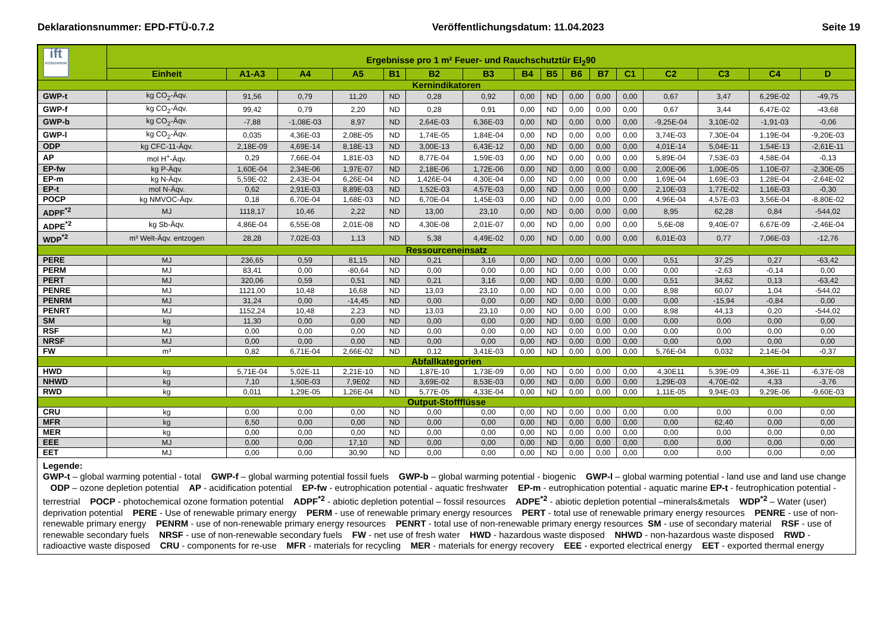Deklarationsnummer: EPD-FTÜ-0.7.2 Veröffentlichungsdatum: 11.04.2023 Seite 19
| ift ROSENHEIM | Ergebnisse pro 1 m² Feuer- und Rauchschutztür EI<sub>2</sub>90 | | | | | | | | | | | | | | | |
| | Einheit | A1-A3 | A4 | A5 | B1 | B2 | B3 | B4 | B5 | B6 | B7 | C1 | C2 | C3 | C4 | D |
| Kernindikatoren | | | | | | | | | | | | | | | | |
| GWP-t | kg CO<sub>2</sub>-Äqv. | 91,56 | 0,79 | 11,20 | ND | 0,28 | 0,92 | 0,00 | ND | 0,00 | 0,00 | 0,00 | 0,67 | 3,47 | 6,29E-02 | -49,75 |
| GWP-f | kg CO<sub>2</sub>-Äqv. | 99,42 | 0,79 | 2,20 | ND | 0,28 | 0,91 | 0,00 | ND | 0,00 | 0,00 | 0,00 | 0,67 | 3,44 | 6,47E-02 | -43,68 |
| GWP-b | kg CO<sub>2</sub>-Äqv. | -7,88 | -1,08E-03 | 8,97 | ND | 2,64E-03 | 6,36E-03 | 0,00 | ND | 0,00 | 0,00 | 0,00 | -9,25E-04 | 3,10E-02 | -1,91-03 | -0,06 |
| GWP-l | kg CO<sub>2</sub>-Äqv. | 0,035 | 4,36E-03 | 2,08E-05 | ND | 1,74E-05 | 1,84E-04 | 0,00 | ND | 0,00 | 0,00 | 0,00 | 3,74E-03 | 7,30E-04 | 1,19E-04 | -9,20E-03 |
| ODP | kg CFC-11-Äqv. | 2,18E-09 | 4,69E-14 | 8,18E-13 | ND | 3,00E-13 | 6,43E-12 | 0,00 | ND | 0,00 | 0,00 | 0,00 | 4,01E-14 | 5,04E-11 | 1,54E-13 | -2,61E-11 |
| AP | mol H<sup>+</sup>-Äqv. | 0,29 | 7,66E-04 | 1,81E-03 | ND | 8,77E-04 | 1,59E-03 | 0,00 | ND | 0,00 | 0,00 | 0,00 | 5,89E-04 | 7,53E-03 | 4,58E-04 | -0,13 |
| EP-fw | kg P-Äqv. | 1,60E-04 | 2,34E-06 | 1,97E-07 | ND | 2,18E-06 | 1,72E-06 | 0,00 | ND | 0,00 | 0,00 | 0,00 | 2,00E-06 | 1,00E-05 | 1,10E-07 | -2,30E-05 |
| EP-m | kg N-Äqv. | 5,59E-02 | 2,43E-04 | 6,26E-04 | ND | 1,426E-04 | 4,30E-04 | 0,00 | ND | 0,00 | 0,00 | 0,00 | 1,69E-04 | 1,69E-03 | 1,28E-04 | -2,64E-02 |
| EP-t | mol N-Äqv. | 0,62 | 2,91E-03 | 8,89E-03 | ND | 1,52E-03 | 4,57E-03 | 0,00 | ND | 0,00 | 0,00 | 0,00 | 2,10E-03 | 1,77E-02 | 1,16E-03 | -0,30 |
| POCP | kg NMVOC-Äqv. | 0,18 | 6,70E-04 | 1,68E-03 | ND | 6,70E-04 | 1,45E-03 | 0,00 | ND | 0,00 | 0,00 | 0,00 | 4,96E-04 | 4,57E-03 | 3,56E-04 | -8,80E-02 |
| ADPF<sup>*2</sup> | MJ | 1118,17 | 10,46 | 2,22 | ND | 13,00 | 23,10 | 0,00 | ND | 0,00 | 0,00 | 0,00 | 8,95 | 62,28 | 0,84 | -544,02 |
| ADPE<sup>*2</sup> | kg Sb-Äqv. | 4,86E-04 | 6,55E-08 | 2,01E-08 | ND | 4,30E-08 | 2,01E-07 | 0,00 | ND | 0,00 | 0,00 | 0,00 | 5,6E-08 | 9,40E-07 | 6,67E-09 | -2,46E-04 |
| WDP<sup>*2</sup> | m³ Welt-Äqv. entzogen | 28,28 | 7,02E-03 | 1,13 | ND | 5,38 | 4,49E-02 | 0,00 | ND | 0,00 | 0,00 | 0,00 | 6,01E-03 | 0,77 | 7,06E-03 | -12,76 |
| Ressourceneinsatz | | | | | | | | | | | | | | | | |
| PERE | MJ | 236,65 | 0,59 | 81,15 | ND | 0,21 | 3,16 | 0,00 | ND | 0,00 | 0,00 | 0,00 | 0,51 | 37,25 | 0,27 | -63,42 |
| PERM | MJ | 83,41 | 0,00 | -80,64 | ND | 0,00 | 0,00 | 0,00 | ND | 0,00 | 0,00 | 0,00 | 0,00 | -2,63 | -0,14 | 0,00 |
| PERT | MJ | 320,06 | 0,59 | 0,51 | ND | 0,21 | 3,16 | 0,00 | ND | 0,00 | 0,00 | 0,00 | 0,51 | 34,62 | 0,13 | -63,42 |
| PENRE | MJ | 1121,00 | 10,48 | 16,68 | ND | 13,03 | 23,10 | 0,00 | ND | 0,00 | 0,00 | 0,00 | 8,98 | 60,07 | 1,04 | -544,02 |
| PENRM | MJ | 31,24 | 0,00 | -14,45 | ND | 0,00 | 0,00 | 0,00 | ND | 0,00 | 0,00 | 0,00 | 0,00 | -15,94 | -0,84 | 0,00 |
| PENRT | MJ | 1152,24 | 10,48 | 2,23 | ND | 13,03 | 23,10 | 0,00 | ND | 0,00 | 0,00 | 0,00 | 8,98 | 44,13 | 0,20 | -544,02 |
| SM | kg | 11,30 | 0,00 | 0,00 | ND | 0,00 | 0,00 | 0,00 | ND | 0,00 | 0,00 | 0,00 | 0,00 | 0,00 | 0,00 | 0,00 |
| RSF | MJ | 0,00 | 0,00 | 0,00 | ND | 0,00 | 0,00 | 0,00 | ND | 0,00 | 0,00 | 0,00 | 0,00 | 0,00 | 0,00 | 0,00 |
| NRSF | MJ | 0,00 | 0,00 | 0,00 | ND | 0,00 | 0,00 | 0,00 | ND | 0,00 | 0,00 | 0,00 | 0,00 | 0,00 | 0,00 | 0,00 |
| FW | m³ | 0,82 | 6,71E-04 | 2,66E-02 | ND | 0,12 | 3,41E-03 | 0,00 | ND | 0,00 | 0,00 | 0,00 | 5,76E-04 | 0,032 | 2,14E-04 | -0,37 |
| Abfallkategorien | | | | | | | | | | | | | | | | |
| HWD | kg | 5,71E-04 | 5,02E-11 | 2,21E-10 | ND | 1,87E-10 | 1,73E-09 | 0,00 | ND | 0,00 | 0,00 | 0,00 | 4,30E11 | 5,39E-09 | 4,36E-11 | -6,37E-08 |
| NHWD | kg | 7,10 | 1,50E-03 | 7,9E02 | ND | 3,69E-02 | 8,53E-03 | 0,00 | ND | 0,00 | 0,00 | 0,00 | 1,29E-03 | 4,70E-02 | 4,33 | -3,76 |
| RWD | kg | 0,011 | 1,29E-05 | 1,26E-04 | ND | 5,77E-05 | 4,33E-04 | 0,00 | ND | 0,00 | 0,00 | 0,00 | 1,11E-05 | 9,94E-03 | 9,29E-06 | -9,60E-03 |
| Output-Stoffflüsse | | | | | | | | | | | | | | | | |
| CRU | kg | 0,00 | 0,00 | 0,00 | ND | 0,00 | 0,00 | 0,00 | ND | 0,00 | 0,00 | 0,00 | 0,00 | 0,00 | 0,00 | 0,00 |
| MFR | kg | 6,50 | 0,00 | 0,00 | ND | 0,00 | 0,00 | 0,00 | ND | 0,00 | 0,00 | 0,00 | 0,00 | 62,40 | 0,00 | 0,00 |
| MER | kg | 0,00 | 0,00 | 0,00 | ND | 0,00 | 0,00 | 0,00 | ND | 0,00 | 0,00 | 0,00 | 0,00 | 0,00 | 0,00 | 0,00 |
| EEE | MJ | 0,00 | 0,00 | 17,10 | ND | 0,00 | 0,00 | 0,00 | ND | 0,00 | 0,00 | 0,00 | 0,00 | 0,00 | 0,00 | 0,00 |
| EET | MJ | 0,00 | 0,00 | 30,90 | ND | 0,00 | 0,00 | 0,00 | ND | 0,00 | 0,00 | 0,00 | 0,00 | 0,00 | 0,00 | 0,00 |
Legende:
GWP-t – global warming potential - total GWP-f – global warming potential fossil fuels GWP-b – global warming potential - biogenic GWP-l – global warming potential - land use and land use change ODP – ozone depletion potential AP - acidification potential EP-fw - eutrophication potential - aquatic freshwater EP-m - eutrophication potential - aquatic marine EP-t - feutrophication potential - terrestrial POCP - photochemical ozone formation potential ADPF<sup>*2</sup> - abiotic depletion potential – fossil resources ADPE<sup>*2</sup> - abiotic depletion potential –minerals&metals WDP<sup>*2</sup> – Water (user) deprivation potential PERE - Use of renewable primary energy PERM - use of renewable primary energy resources PERT - total use of renewable primary energy resources PENRE - use of non-renewable primary energy PENRM - use of non-renewable primary energy resources PENRT - total use of non-renewable primary energy resources SM - use of secondary material RSF - use of renewable secondary fuels NRSF - use of non-renewable secondary fuels FW - net use of fresh water HWD - hazardous waste disposed NHWD - non-hazardous waste disposed RWD - radioactive waste disposed CRU - components for re-use MFR - materials for recycling MER - materials for energy recovery EEE - exported electrical energy EET - exported thermal energy